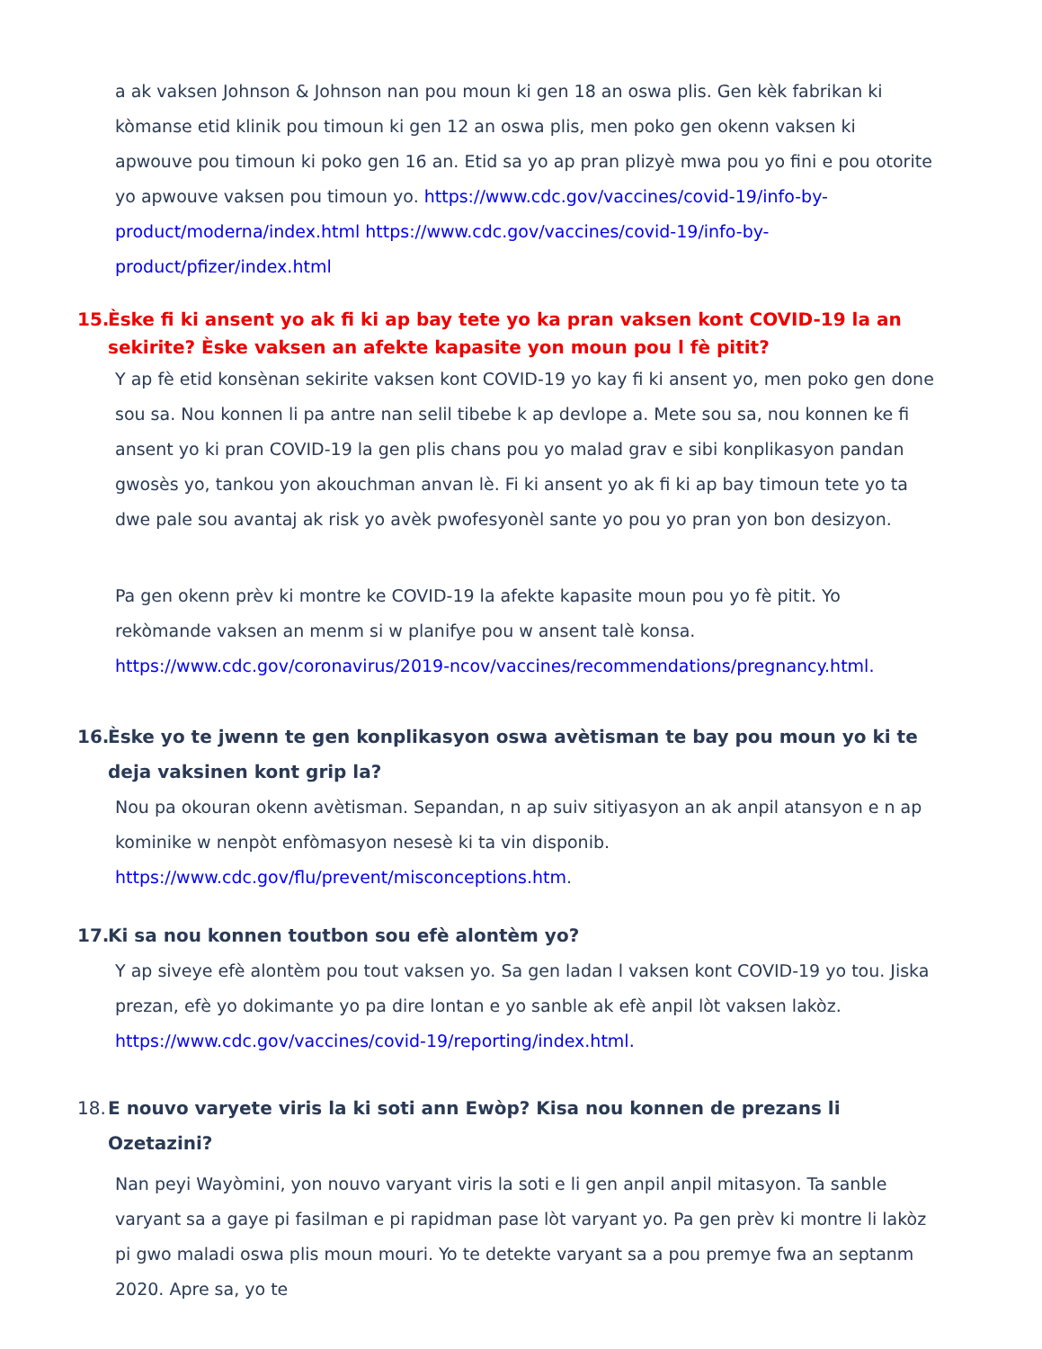a ak vaksen Johnson & Johnson nan pou moun ki gen 18 an oswa plis. Gen kèk fabrikan ki kòmanse etid klinik pou timoun ki gen 12 an oswa plis, men poko gen okenn vaksen ki apwouve pou timoun ki poko gen 16 an. Etid sa yo ap pran plizyè mwa pou yo fini e pou otorite yo apwouve vaksen pou timoun yo. https://www.cdc.gov/vaccines/covid-19/info-by-product/moderna/index.html https://www.cdc.gov/vaccines/covid-19/info-by-product/pfizer/index.html
15. Èske fi ki ansent yo ak fi ki ap bay tete yo ka pran vaksen kont COVID-19 la an sekirite? Èske vaksen an afekte kapasite yon moun pou l fè pitit?
Y ap fè etid konsènan sekirite vaksen kont COVID-19 yo kay fi ki ansent yo, men poko gen done sou sa. Nou konnen li pa antre nan selil tibebe k ap devlope a. Mete sou sa, nou konnen ke fi ansent yo ki pran COVID-19 la gen plis chans pou yo malad grav e sibi konplikasyon pandan gwosès yo, tankou yon akouchman anvan lè. Fi ki ansent yo ak fi ki ap bay timoun tete yo ta dwe pale sou avantaj ak risk yo avèk pwofesyonèl sante yo pou yo pran yon bon desizyon.
Pa gen okenn prèv ki montre ke COVID-19 la afekte kapasite moun pou yo fè pitit. Yo rekòmande vaksen an menm si w planifye pou w ansent talè konsa. https://www.cdc.gov/coronavirus/2019-ncov/vaccines/recommendations/pregnancy.html.
16. Èske yo te jwenn te gen konplikasyon oswa avètisman te bay pou moun yo ki te deja vaksinen kont grip la?
Nou pa okouran okenn avètisman. Sepandan, n ap suiv sitiyasyon an ak anpil atansyon e n ap kominike w nenpòt enfòmasyon nesesè ki ta vin disponib. https://www.cdc.gov/flu/prevent/misconceptions.htm.
17. Ki sa nou konnen toutbon sou efè alontèm yo?
Y ap siveye efè alontèm pou tout vaksen yo. Sa gen ladan l vaksen kont COVID-19 yo tou. Jiska prezan, efè yo dokimante yo pa dire lontan e yo sanble ak efè anpil lòt vaksen lakòz. https://www.cdc.gov/vaccines/covid-19/reporting/index.html.
18. E nouvo varyete viris la ki soti ann Ewòp? Kisa nou konnen de prezans li Ozetazini?
Nan peyi Wayòmini, yon nouvo varyant viris la soti e li gen anpil anpil mitasyon. Ta sanble varyant sa a gaye pi fasilman e pi rapidman pase lòt varyant yo. Pa gen prèv ki montre li lakòz pi gwo maladi oswa plis moun mouri. Yo te detekte varyant sa a pou premye fwa an septanm 2020. Apre sa, yo te